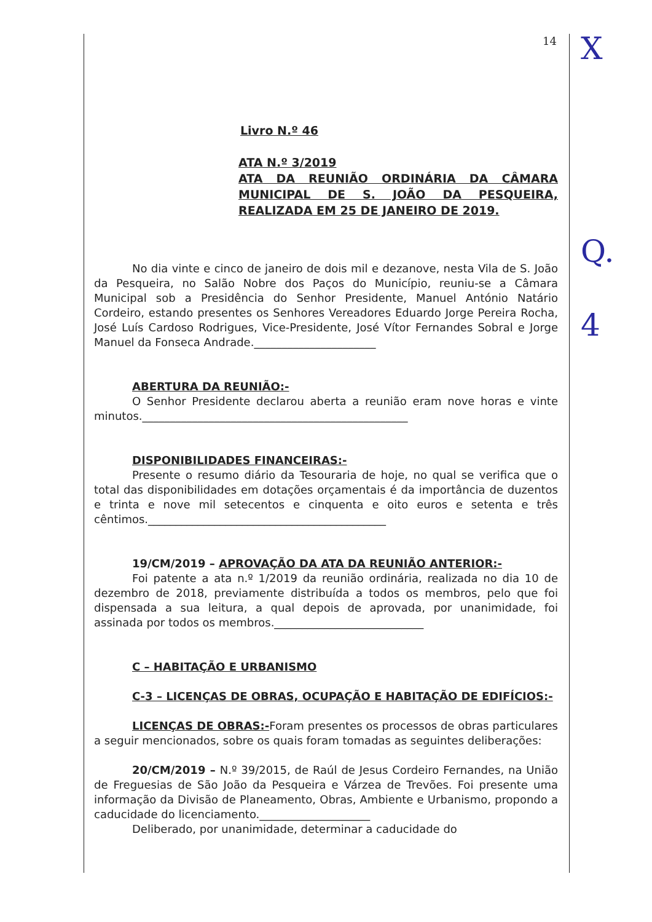X
Q.
4
14
Livro N.º 46
ATA N.º 3/2019
ATA DA REUNIÃO ORDINÁRIA DA CÂMARA MUNICIPAL DE S. JOÃO DA PESQUEIRA, REALIZADA EM 25 DE JANEIRO DE 2019.
No dia vinte e cinco de janeiro de dois mil e dezanove, nesta Vila de S. João da Pesqueira, no Salão Nobre dos Paços do Município, reuniu-se a Câmara Municipal sob a Presidência do Senhor Presidente, Manuel António Natário Cordeiro, estando presentes os Senhores Vereadores Eduardo Jorge Pereira Rocha, José Luís Cardoso Rodrigues, Vice-Presidente, José Vítor Fernandes Sobral e Jorge Manuel da Fonseca Andrade.______________________
ABERTURA DA REUNIÃO:-
O Senhor Presidente declarou aberta a reunião eram nove horas e vinte minutos.________________________________________________
DISPONIBILIDADES FINANCEIRAS:-
Presente o resumo diário da Tesouraria de hoje, no qual se verifica que o total das disponibilidades em dotações orçamentais é da importância de duzentos e trinta e nove mil setecentos e cinquenta e oito euros e setenta e três cêntimos.___________________________________________
19/CM/2019 – APROVAÇÃO DA ATA DA REUNIÃO ANTERIOR:-
Foi patente a ata n.º 1/2019 da reunião ordinária, realizada no dia 10 de dezembro de 2018, previamente distribuída a todos os membros, pelo que foi dispensada a sua leitura, a qual depois de aprovada, por unanimidade, foi assinada por todos os membros.___________________________
C – HABITAÇÃO E URBANISMO
C-3 – LICENÇAS DE OBRAS, OCUPAÇÃO E HABITAÇÃO DE EDIFÍCIOS:-
LICENÇAS DE OBRAS:-Foram presentes os processos de obras particulares a seguir mencionados, sobre os quais foram tomadas as seguintes deliberações:
20/CM/2019 – N.º 39/2015, de Raúl de Jesus Cordeiro Fernandes, na União de Freguesias de São João da Pesqueira e Várzea de Trevões. Foi presente uma informação da Divisão de Planeamento, Obras, Ambiente e Urbanismo, propondo a caducidade do licenciamento.____________________
Deliberado, por unanimidade, determinar a caducidade do